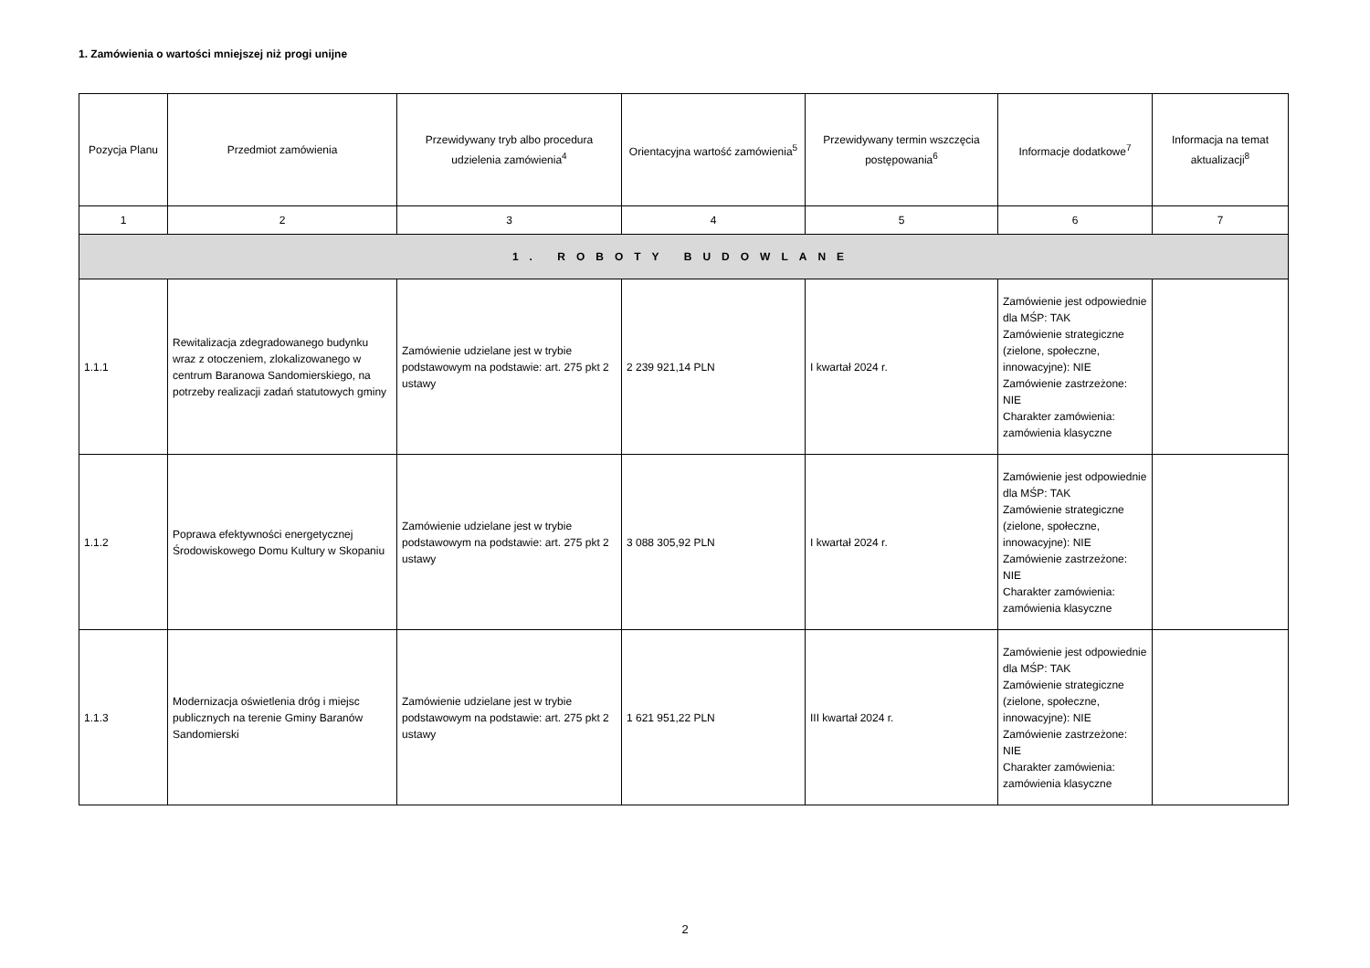1. Zamówienia o wartości mniejszej niż progi unijne
| Pozycja Planu | Przedmiot zamówienia | Przewidywany tryb albo procedura udzielenia zamówienia<sup>4</sup> | Orientacyjna wartość zamówienia<sup>5</sup> | Przewidywany termin wszczęcia postępowania<sup>6</sup> | Informacje dodatkowe<sup>7</sup> | Informacja na temat aktualizacji<sup>8</sup> |
| --- | --- | --- | --- | --- | --- | --- |
| 1 | 2 | 3 | 4 | 5 | 6 | 7 |
| 1. ROBOTY BUDOWLANE | | | | | | |
| 1.1.1 | Rewitalizacja zdegradowanego budynku wraz z otoczeniem, zlokalizowanego w centrum Baranowa Sandomierskiego, na potrzeby realizacji zadań statutowych gminy | Zamówienie udzielane jest w trybie podstawowym na podstawie: art. 275 pkt 2 ustawy | 2 239 921,14 PLN | I kwartał 2024 r. | Zamówienie jest odpowiednie dla MŚP: TAK Zamówienie strategiczne (zielone, społeczne, innowacyjne): NIE Zamówienie zastrzeżone: NIE Charakter zamówienia: zamówienia klasyczne | |
| 1.1.2 | Poprawa efektywności energetycznej Środowiskowego Domu Kultury w Skopaniu | Zamówienie udzielane jest w trybie podstawowym na podstawie: art. 275 pkt 2 ustawy | 3 088 305,92 PLN | I kwartał 2024 r. | Zamówienie jest odpowiednie dla MŚP: TAK Zamówienie strategiczne (zielone, społeczne, innowacyjne): NIE Zamówienie zastrzeżone: NIE Charakter zamówienia: zamówienia klasyczne | |
| 1.1.3 | Modernizacja oświetlenia dróg i miejsc publicznych na terenie Gminy Baranów Sandomierski | Zamówienie udzielane jest w trybie podstawowym na podstawie: art. 275 pkt 2 ustawy | 1 621 951,22 PLN | III kwartał 2024 r. | Zamówienie jest odpowiednie dla MŚP: TAK Zamówienie strategiczne (zielone, społeczne, innowacyjne): NIE Zamówienie zastrzeżone: NIE Charakter zamówienia: zamówienia klasyczne | |
2